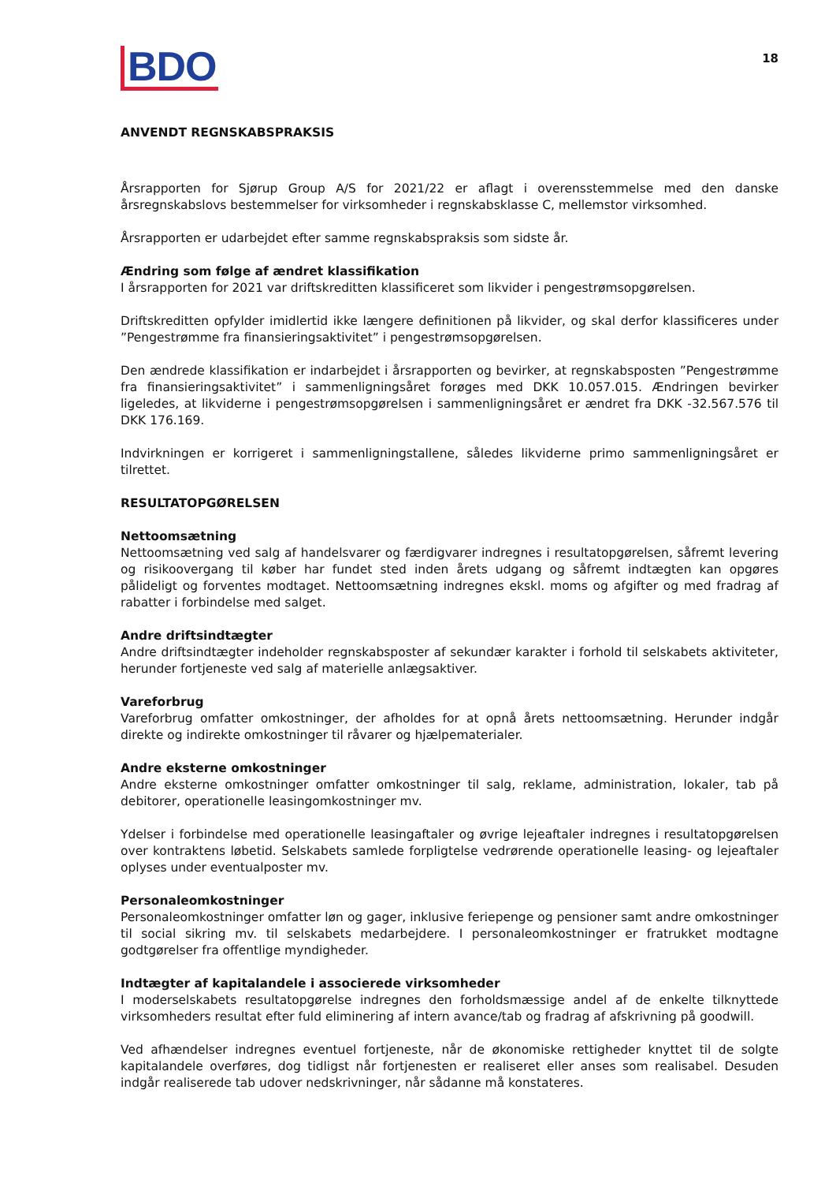BDO
18
ANVENDT REGNSKABSPRAKSIS
Årsrapporten for Sjørup Group A/S for 2021/22 er aflagt i overensstemmelse med den danske årsregnskabslovs bestemmelser for virksomheder i regnskabsklasse C, mellemstor virksomhed.
Årsrapporten er udarbejdet efter samme regnskabspraksis som sidste år.
Ændring som følge af ændret klassifikation
I årsrapporten for 2021 var driftskreditten klassificeret som likvider i pengestrømsopgørelsen.
Driftskreditten opfylder imidlertid ikke længere definitionen på likvider, og skal derfor klassificeres under ”Pengestrømme fra finansieringsaktivitet” i pengestrømsopgørelsen.
Den ændrede klassifikation er indarbejdet i årsrapporten og bevirker, at regnskabsposten ”Pengestrømme fra finansieringsaktivitet” i sammenligningsåret forøges med DKK 10.057.015. Ændringen bevirker ligeledes, at likviderne i pengestrømsopgørelsen i sammenligningsåret er ændret fra DKK -32.567.576 til DKK 176.169.
Indvirkningen er korrigeret i sammenligningstallene, således likviderne primo sammenligningsåret er tilrettet.
RESULTATOPGØRELSEN
Nettoomsætning
Nettoomsætning ved salg af handelsvarer og færdigvarer indregnes i resultatopgørelsen, såfremt levering og risikoovergang til køber har fundet sted inden årets udgang og såfremt indtægten kan opgøres pålideligt og forventes modtaget. Nettoomsætning indregnes ekskl. moms og afgifter og med fradrag af rabatter i forbindelse med salget.
Andre driftsindtægter
Andre driftsindtægter indeholder regnskabsposter af sekundær karakter i forhold til selskabets aktiviteter, herunder fortjeneste ved salg af materielle anlægsaktiver.
Vareforbrug
Vareforbrug omfatter omkostninger, der afholdes for at opnå årets nettoomsætning. Herunder indgår direkte og indirekte omkostninger til råvarer og hjælpematerialer.
Andre eksterne omkostninger
Andre eksterne omkostninger omfatter omkostninger til salg, reklame, administration, lokaler, tab på debitorer, operationelle leasingomkostninger mv.
Ydelser i forbindelse med operationelle leasingaftaler og øvrige lejeaftaler indregnes i resultatopgørelsen over kontraktens løbetid. Selskabets samlede forpligtelse vedrørende operationelle leasing- og lejeaftaler oplyses under eventualposter mv.
Personaleomkostninger
Personaleomkostninger omfatter løn og gager, inklusive feriepenge og pensioner samt andre omkostninger til social sikring mv. til selskabets medarbejdere. I personaleomkostninger er fratrukket modtagne godtgørelser fra offentlige myndigheder.
Indtægter af kapitalandele i associerede virksomheder
I moderselskabets resultatopgørelse indregnes den forholdsmæssige andel af de enkelte tilknyttede virksomheders resultat efter fuld eliminering af intern avance/tab og fradrag af afskrivning på goodwill.
Ved afhændelser indregnes eventuel fortjeneste, når de økonomiske rettigheder knyttet til de solgte kapitalandele overføres, dog tidligst når fortjenesten er realiseret eller anses som realisabel. Desuden indgår realiserede tab udover nedskrivninger, når sådanne må konstateres.